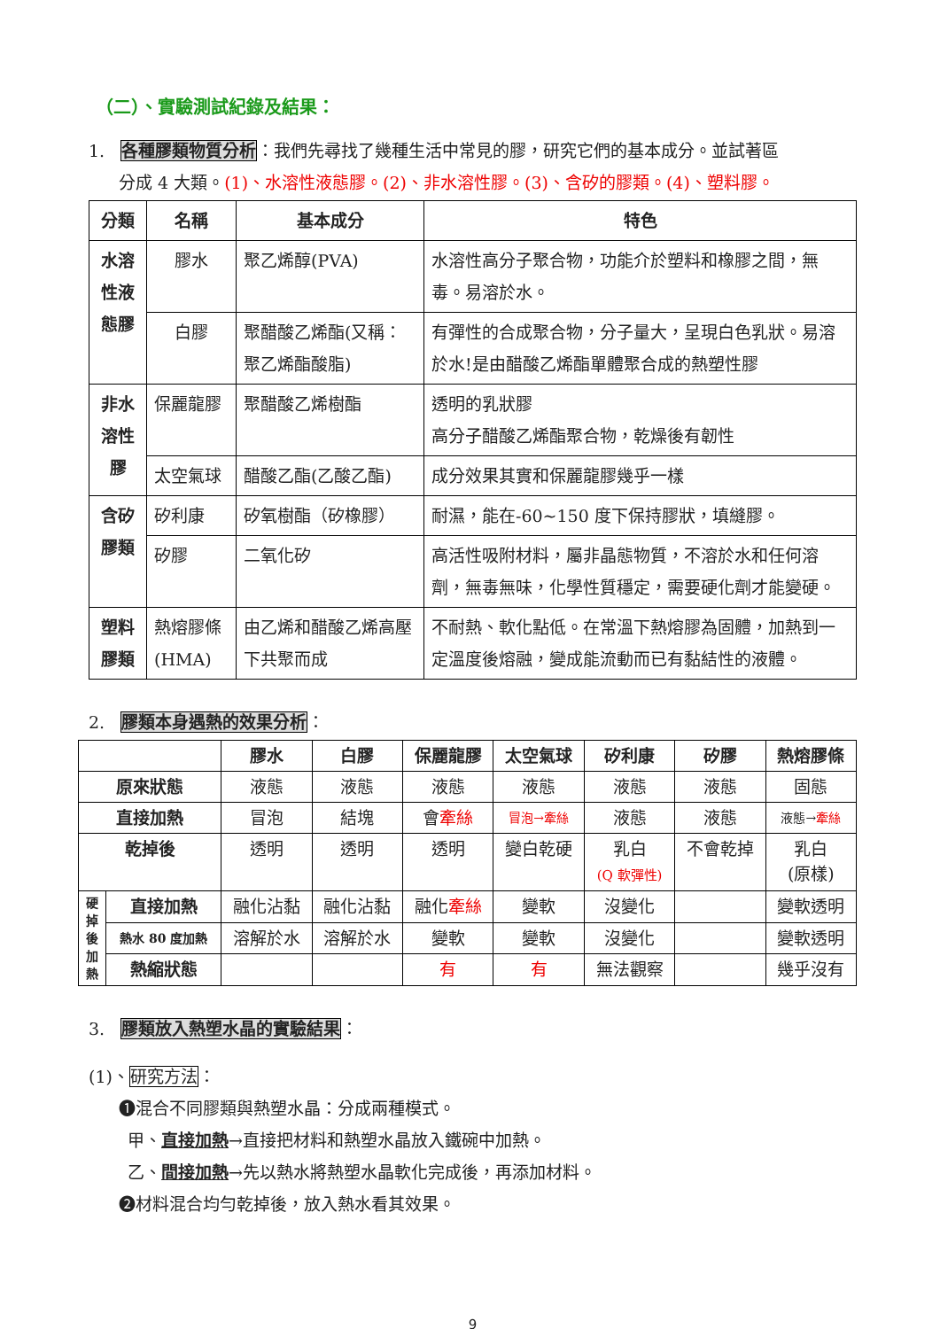（二）、實驗測試紀錄及結果：
1. 各種膠類物質分析：我們先尋找了幾種生活中常見的膠，研究它們的基本成分。並試著區
分成 4 大類。(1)、水溶性液態膠。(2)、非水溶性膠。(3)、含矽的膠類。(4)、塑料膠。
| 分類 | 名稱 | 基本成分 | 特色 |
| --- | --- | --- | --- |
| 水溶性液態膠 | 膠水 | 聚乙烯醇(PVA) | 水溶性高分子聚合物，功能介於塑料和橡膠之間，無毒。易溶於水。 |
| | 白膠 | 聚醋酸乙烯酯(又稱：聚乙烯酯酸脂) | 有彈性的合成聚合物，分子量大，呈現白色乳狀。易溶於水!是由醋酸乙烯酯單體聚合成的熱塑性膠 |
| 非水溶性膠 | 保麗龍膠 | 聚醋酸乙烯樹酯 | 透明的乳狀膠 高分子醋酸乙烯酯聚合物，乾燥後有韌性 |
| | 太空氣球 | 醋酸乙酯(乙酸乙酯) | 成分效果其實和保麗龍膠幾乎一樣 |
| 含矽膠類 | 矽利康 | 矽氧樹酯（矽橡膠） | 耐濕，能在-60~150 度下保持膠狀，填縫膠。 |
| | 矽膠 | 二氧化矽 | 高活性吸附材料，屬非晶態物質，不溶於水和任何溶劑，無毒無味，化學性質穩定，需要硬化劑才能變硬。 |
| 塑料膠類 | 熱熔膠條(HMA) | 由乙烯和醋酸乙烯高壓下共聚而成 | 不耐熱、軟化點低。在常溫下熱熔膠為固體，加熱到一定溫度後熔融，變成能流動而已有黏結性的液體。 |
2. 膠類本身遇熱的效果分析：
| | | 膠水 | 白膠 | 保麗龍膠 | 太空氣球 | 矽利康 | 矽膠 | 熱熔膠條 |
| --- | --- | --- | --- | --- | --- | --- | --- | --- |
| 原來狀態 | | 液態 | 液態 | 液態 | 液態 | 液態 | 液態 | 固態 |
| 直接加熱 | | 冒泡 | 結塊 | 會 牽絲 | 冒泡→牽絲 | 液態 | 液態 | 液態→ 牽絲 |
| 乾掉後 | | 透明 | 透明 | 透明 | 變白乾硬 | 乳白 (Q 軟彈性) | 不會乾掉 | 乳白 (原樣) |
| 硬掉後加熱 | 直接加熱 | 融化沾黏 | 融化沾黏 | 融化 牽絲 | 變軟 | 沒變化 | | 變軟透明 |
| | 熱水 80 度加熱 | 溶解於水 | 溶解於水 | 變軟 | 變軟 | 沒變化 | | 變軟透明 |
| | 熱縮狀態 | | | 有 | 有 | 無法觀察 | | 幾乎沒有 |
3. 膠類放入熱塑水晶的實驗結果：
(1)、研究方法：
❶混合不同膠類與熱塑水晶：分成兩種模式。
甲、直接加熱→直接把材料和熱塑水晶放入鐵碗中加熱。
乙、間接加熱→先以熱水將熱塑水晶軟化完成後，再添加材料。
❷材料混合均勻乾掉後，放入熱水看其效果。
9